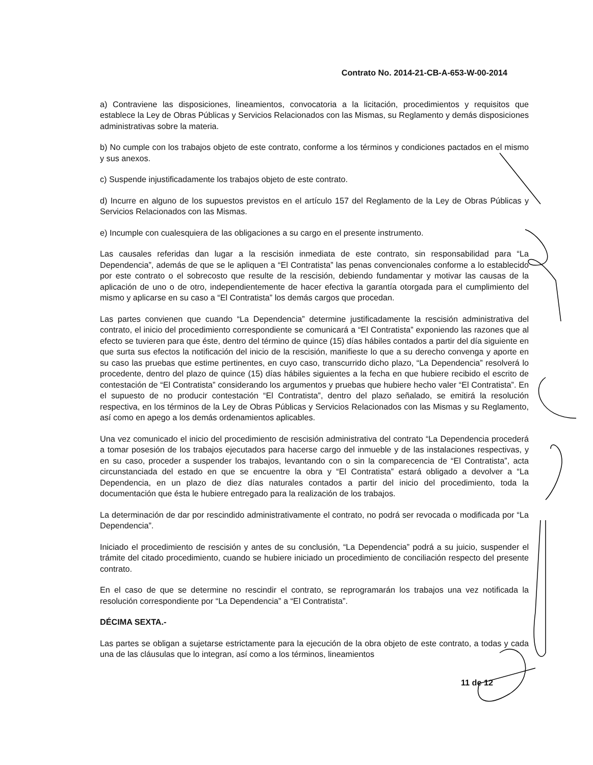Contrato No. 2014-21-CB-A-653-W-00-2014
a) Contraviene las disposiciones, lineamientos, convocatoria a la licitación, procedimientos y requisitos que establece la Ley de Obras Públicas y Servicios Relacionados con las Mismas, su Reglamento y demás disposiciones administrativas sobre la materia.
b) No cumple con los trabajos objeto de este contrato, conforme a los términos y condiciones pactados en el mismo y sus anexos.
c) Suspende injustificadamente los trabajos objeto de este contrato.
d) Incurre en alguno de los supuestos previstos en el artículo 157 del Reglamento de la Ley de Obras Públicas y Servicios Relacionados con las Mismas.
e) Incumple con cualesquiera de las obligaciones a su cargo en el presente instrumento.
Las causales referidas dan lugar a la rescisión inmediata de este contrato, sin responsabilidad para “La Dependencia”, además de que se le apliquen a “El Contratista” las penas convencionales conforme a lo establecido por este contrato o el sobrecosto que resulte de la rescisión, debiendo fundamentar y motivar las causas de la aplicación de uno o de otro, independientemente de hacer efectiva la garantía otorgada para el cumplimiento del mismo y aplicarse en su caso a “El Contratista” los demás cargos que procedan.
Las partes convienen que cuando “La Dependencia” determine justificadamente la rescisión administrativa del contrato, el inicio del procedimiento correspondiente se comunicará a “El Contratista” exponiendo las razones que al efecto se tuvieren para que éste, dentro del término de quince (15) días hábiles contados a partir del día siguiente en que surta sus efectos la notificación del inicio de la rescisión, manifieste lo que a su derecho convenga y aporte en su caso las pruebas que estime pertinentes, en cuyo caso, transcurrido dicho plazo, “La Dependencia” resolverá lo procedente, dentro del plazo de quince (15) días hábiles siguientes a la fecha en que hubiere recibido el escrito de contestación de “El Contratista” considerando los argumentos y pruebas que hubiere hecho valer “El Contratista”. En el supuesto de no producir contestación “El Contratista”, dentro del plazo señalado, se emitirá la resolución respectiva, en los términos de la Ley de Obras Públicas y Servicios Relacionados con las Mismas y su Reglamento, así como en apego a los demás ordenamientos aplicables.
Una vez comunicado el inicio del procedimiento de rescisión administrativa del contrato “La Dependencia procederá a tomar posesión de los trabajos ejecutados para hacerse cargo del inmueble y de las instalaciones respectivas, y en su caso, proceder a suspender los trabajos, levantando con o sin la comparecencia de “El Contratista”, acta circunstanciada del estado en que se encuentre la obra y “El Contratista” estará obligado a devolver a “La Dependencia, en un plazo de diez días naturales contados a partir del inicio del procedimiento, toda la documentación que ésta le hubiere entregado para la realización de los trabajos.
La determinación de dar por rescindido administrativamente el contrato, no podrá ser revocada o modificada por “La Dependencia”.
Iniciado el procedimiento de rescisión y antes de su conclusión, “La Dependencia” podrá a su juicio, suspender el trámite del citado procedimiento, cuando se hubiere iniciado un procedimiento de conciliación respecto del presente contrato.
En el caso de que se determine no rescindir el contrato, se reprogramarán los trabajos una vez notificada la resolución correspondiente por “La Dependencia” a “El Contratista”.
DÉCIMA SEXTA.-
Las partes se obligan a sujetarse estrictamente para la ejecución de la obra objeto de este contrato, a todas y cada una de las cláusulas que lo integran, así como a los términos, lineamientos
11 de 12